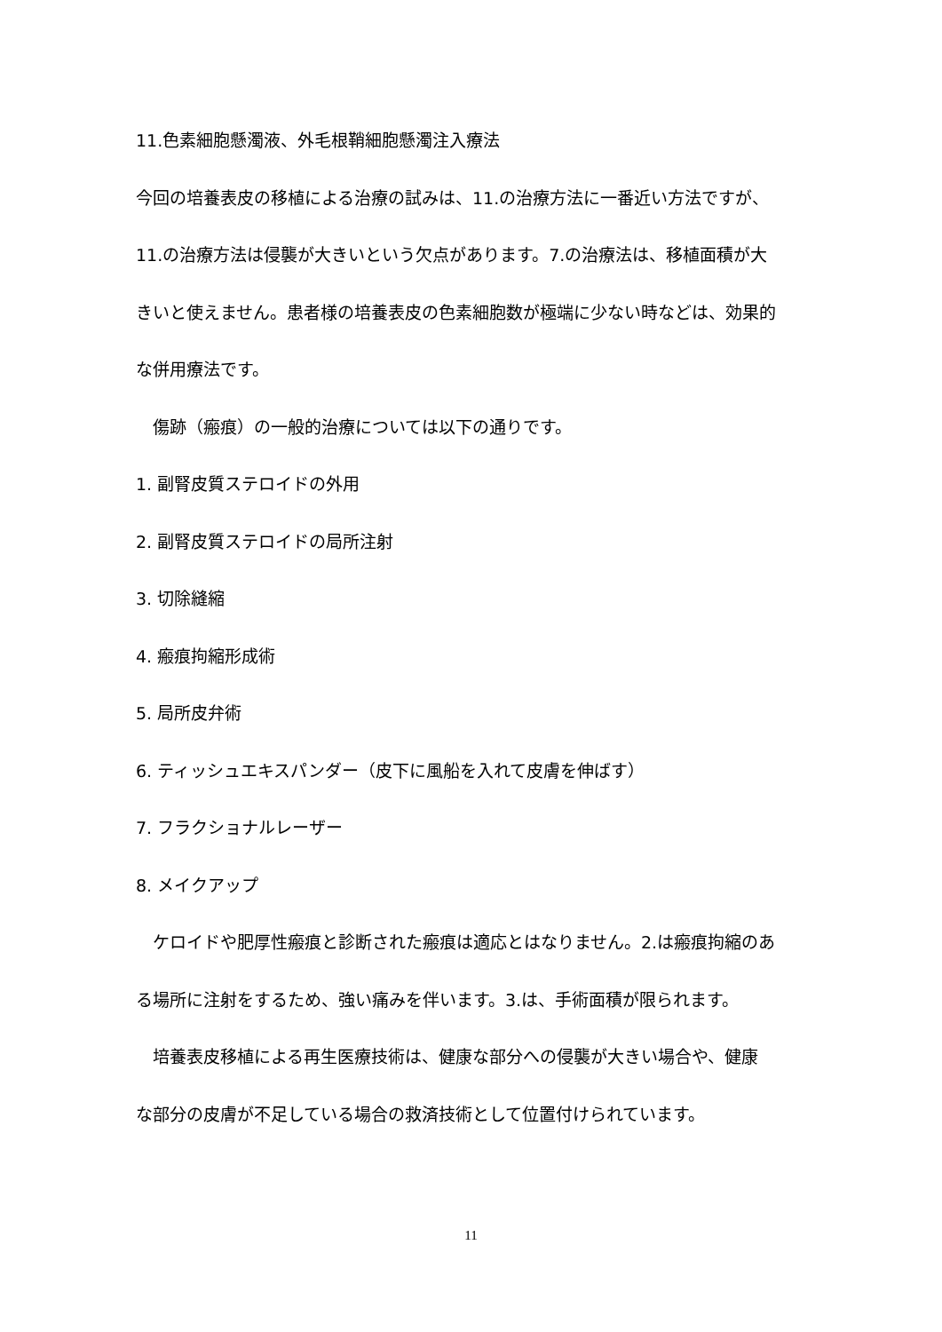11.色素細胞懸濁液、外毛根鞘細胞懸濁注入療法
今回の培養表皮の移植による治療の試みは、11.の治療方法に一番近い方法ですが、
11.の治療方法は侵襲が大きいという欠点があります。7.の治療法は、移植面積が大
きいと使えません。患者様の培養表皮の色素細胞数が極端に少ない時などは、効果的
な併用療法です。
　傷跡（瘢痕）の一般的治療については以下の通りです。
1. 副腎皮質ステロイドの外用
2. 副腎皮質ステロイドの局所注射
3. 切除縫縮
4. 瘢痕拘縮形成術
5. 局所皮弁術
6. ティッシュエキスパンダー（皮下に風船を入れて皮膚を伸ばす）
7. フラクショナルレーザー
8. メイクアップ
　ケロイドや肥厚性瘢痕と診断された瘢痕は適応とはなりません。2.は瘢痕拘縮のあ
る場所に注射をするため、強い痛みを伴います。3.は、手術面積が限られます。
　培養表皮移植による再生医療技術は、健康な部分への侵襲が大きい場合や、健康
な部分の皮膚が不足している場合の救済技術として位置付けられています。
11